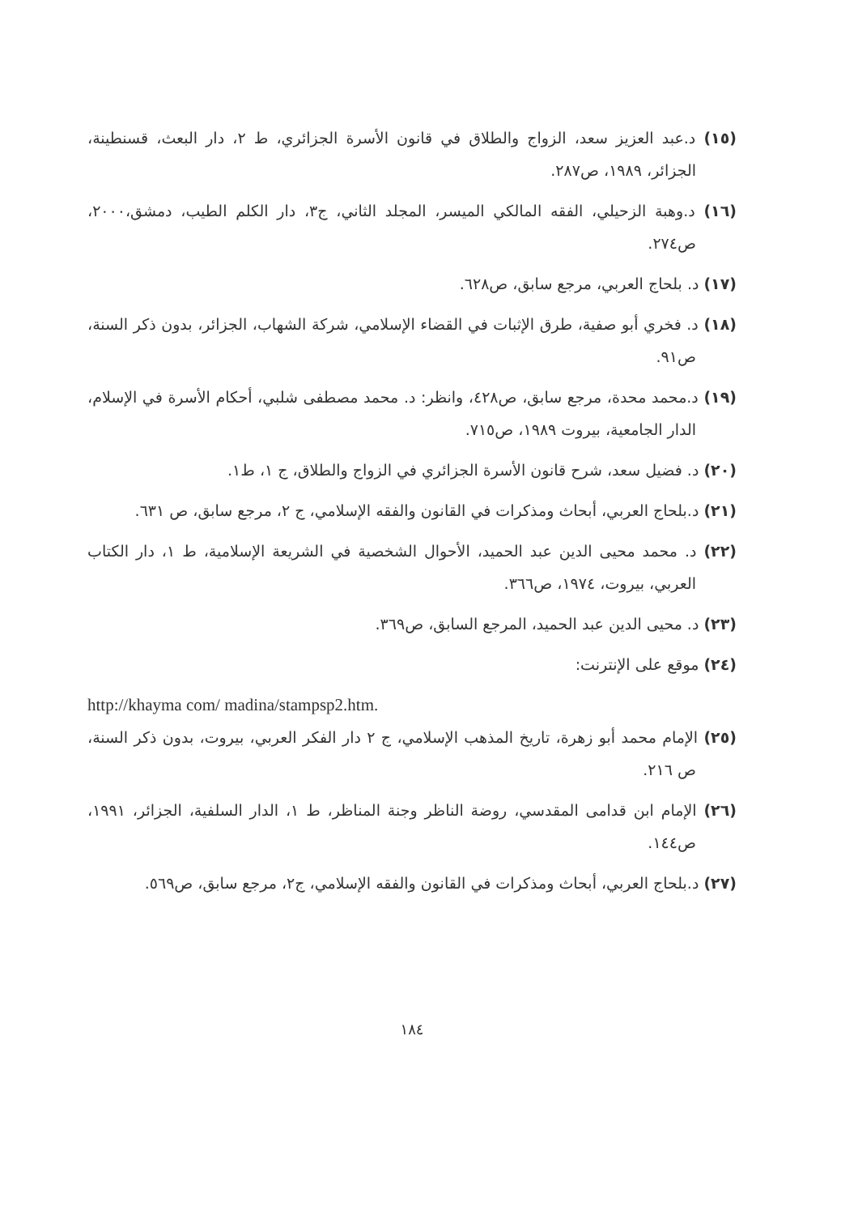(١٥) د.عبد العزيز سعد، الزواج والطلاق في قانون الأسرة الجزائري، ط ٢، دار البعث، قسنطينة، الجزائر، ١٩٨٩، ص٢٨٧.
(١٦) د.وهبة الزحيلي، الفقه المالكي الميسر، المجلد الثاني، ج٣، دار الكلم الطيب، دمشق،٢٠٠٠، ص٢٧٤.
(١٧) د. بلحاج العربي، مرجع سابق، ص٦٢٨.
(١٨) د. فخري أبو صفية، طرق الإثبات في القضاء الإسلامي، شركة الشهاب، الجزائر، بدون ذكر السنة، ص٩١.
(١٩) د.محمد محدة، مرجع سابق، ص٤٢٨، وانظر: د. محمد مصطفى شلبي، أحكام الأسرة في الإسلام، الدار الجامعية، بيروت ١٩٨٩، ص٧١٥.
(٢٠) د. فضيل سعد، شرح قانون الأسرة الجزائري في الزواج والطلاق، ج ١، ط١.
(٢١) د.بلحاج العربي، أبحاث ومذكرات في القانون والفقه الإسلامي، ج ٢، مرجع سابق، ص ٦٣١.
(٢٢) د. محمد محيى الدين عبد الحميد، الأحوال الشخصية في الشريعة الإسلامية، ط ١، دار الكتاب العربي، بيروت، ١٩٧٤، ص٣٦٦.
(٢٣) د. محيى الدين عبد الحميد، المرجع السابق، ص٣٦٩.
(٢٤) موقع على الإنترنت:
http://khayma com/ madina/stampsp2.htm.
(٢٥) الإمام محمد أبو زهرة، تاريخ المذهب الإسلامي، ج ٢ دار الفكر العربي، بيروت، بدون ذكر السنة، ص ٢١٦.
(٢٦) الإمام ابن قدامى المقدسي، روضة الناظر وجنة المناظر، ط ١، الدار السلفية، الجزائر، ١٩٩١، ص١٤٤.
(٢٧) د.بلحاج العربي، أبحاث ومذكرات في القانون والفقه الإسلامي، ج٢، مرجع سابق، ص٥٦٩.
١٨٤